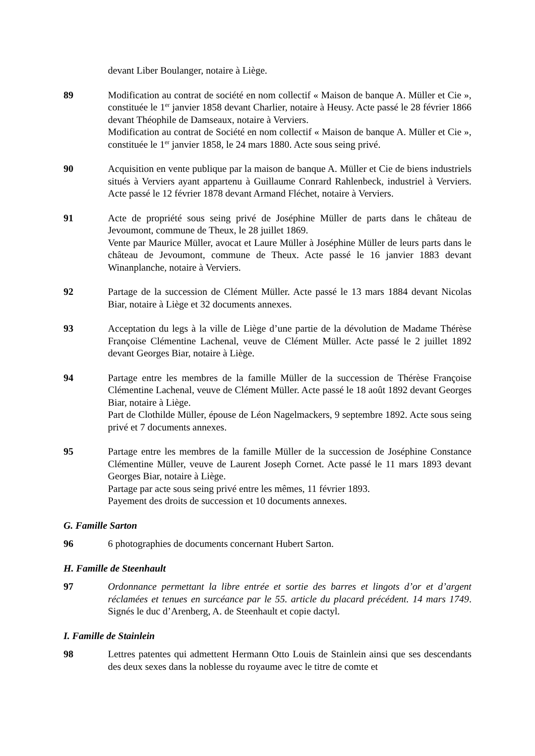devant Liber Boulanger, notaire à Liège.
89 Modification au contrat de société en nom collectif « Maison de banque A. Müller et Cie », constituée le 1<sup>er</sup> janvier 1858 devant Charlier, notaire à Heusy. Acte passé le 28 février 1866 devant Théophile de Damseaux, notaire à Verviers.
Modification au contrat de Société en nom collectif « Maison de banque A. Müller et Cie », constituée le 1<sup>er</sup> janvier 1858, le 24 mars 1880. Acte sous seing privé.
90 Acquisition en vente publique par la maison de banque A. Müller et Cie de biens industriels situés à Verviers ayant appartenu à Guillaume Conrard Rahlenbeck, industriel à Verviers. Acte passé le 12 février 1878 devant Armand Fléchet, notaire à Verviers.
91 Acte de propriété sous seing privé de Joséphine Müller de parts dans le château de Jevoumont, commune de Theux, le 28 juillet 1869.
Vente par Maurice Müller, avocat et Laure Müller à Joséphine Müller de leurs parts dans le château de Jevoumont, commune de Theux. Acte passé le 16 janvier 1883 devant Winanplanche, notaire à Verviers.
92 Partage de la succession de Clément Müller. Acte passé le 13 mars 1884 devant Nicolas Biar, notaire à Liège et 32 documents annexes.
93 Acceptation du legs à la ville de Liège d’une partie de la dévolution de Madame Thérèse Françoise Clémentine Lachenal, veuve de Clément Müller. Acte passé le 2 juillet 1892 devant Georges Biar, notaire à Liège.
94 Partage entre les membres de la famille Müller de la succession de Thérèse Françoise Clémentine Lachenal, veuve de Clément Müller. Acte passé le 18 août 1892 devant Georges Biar, notaire à Liège.
Part de Clothilde Müller, épouse de Léon Nagelmackers, 9 septembre 1892. Acte sous seing privé et 7 documents annexes.
95 Partage entre les membres de la famille Müller de la succession de Joséphine Constance Clémentine Müller, veuve de Laurent Joseph Cornet. Acte passé le 11 mars 1893 devant Georges Biar, notaire à Liège.
Partage par acte sous seing privé entre les mêmes, 11 février 1893.
Payement des droits de succession et 10 documents annexes.
G. Famille Sarton
96 6 photographies de documents concernant Hubert Sarton.
H. Famille de Steenhault
97 Ordonnance permettant la libre entrée et sortie des barres et lingots d’or et d’argent réclamées et tenues en surcéance par le 55. article du placard précédent. 14 mars 1749. Signés le duc d’Arenberg, A. de Steenhault et copie dactyl.
I. Famille de Stainlein
98 Lettres patentes qui admettent Hermann Otto Louis de Stainlein ainsi que ses descendants des deux sexes dans la noblesse du royaume avec le titre de comte et